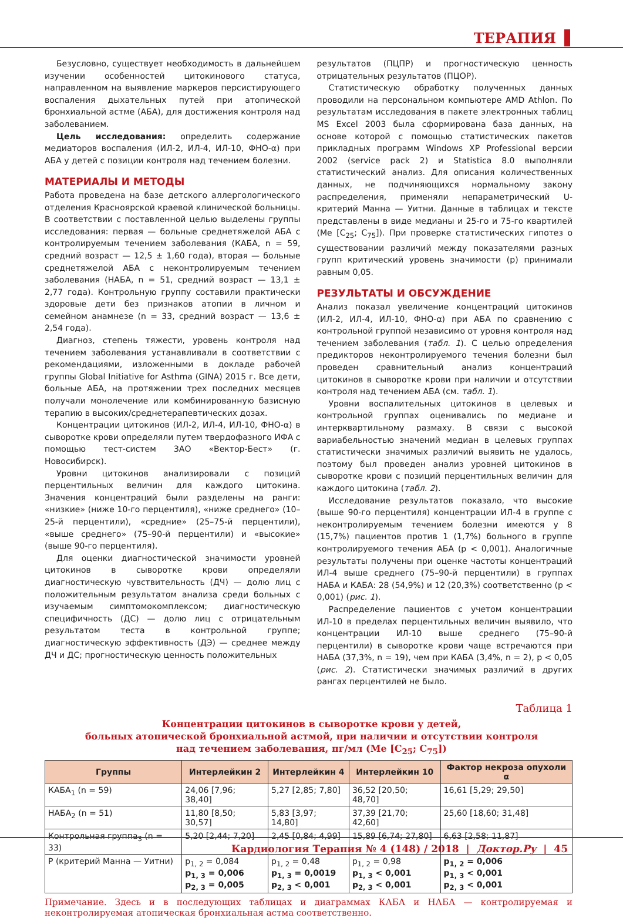ТЕРАПИЯ
Безусловно, существует необходимость в дальнейшем изучении особенностей цитокинового статуса, направленном на выявление маркеров персистирующего воспаления дыхательных путей при атопической бронхиальной астме (АБА), для достижения контроля над заболеванием.
Цель исследования: определить содержание медиаторов воспаления (ИЛ-2, ИЛ-4, ИЛ-10, ФНО-α) при АБА у детей с позиции контроля над течением болезни.
МАТЕРИАЛЫ И МЕТОДЫ
Работа проведена на базе детского аллергологического отделения Красноярской краевой клинической больницы. В соответствии с поставленной целью выделены группы исследования: первая — больные среднетяжелой АБА с контролируемым течением заболевания (КАБА, n = 59, средний возраст — 12,5 ± 1,60 года), вторая — больные среднетяжелой АБА с неконтролируемым течением заболевания (НАБА, n = 51, средний возраст — 13,1 ± 2,77 года). Контрольную группу составили практически здоровые дети без признаков атопии в личном и семейном анамнезе (n = 33, средний возраст — 13,6 ± 2,54 года).
Диагноз, степень тяжести, уровень контроля над течением заболевания устанавливали в соответствии с рекомендациями, изложенными в докладе рабочей группы Global Initiative for Asthma (GINA) 2015 г. Все дети, больные АБА, на протяжении трех последних месяцев получали монолечение или комбинированную базисную терапию в высоких/среднетерапевтических дозах.
Концентрации цитокинов (ИЛ-2, ИЛ-4, ИЛ-10, ФНО-α) в сыворотке крови определяли путем твердофазного ИФА с помощью тест-систем ЗАО «Вектор-Бест» (г. Новосибирск).
Уровни цитокинов анализировали с позиций перцентильных величин для каждого цитокина. Значения концентраций были разделены на ранги: «низкие» (ниже 10-го перцентиля), «ниже среднего» (10–25-й перцентили), «средние» (25–75-й перцентили), «выше среднего» (75–90-й перцентили) и «высокие» (выше 90-го перцентиля).
Для оценки диагностической значимости уровней цитокинов в сыворотке крови определяли диагностическую чувствительность (ДЧ) — долю лиц с положительным результатом анализа среди больных с изучаемым симптомокомплексом; диагностическую специфичность (ДС) — долю лиц с отрицательным результатом теста в контрольной группе; диагностическую эффективность (ДЭ) — среднее между ДЧ и ДС; прогностическую ценность положительных
результатов (ПЦПР) и прогностическую ценность отрицательных результатов (ПЦОР).
Статистическую обработку полученных данных проводили на персональном компьютере AMD Athlon. По результатам исследования в пакете электронных таблиц MS Excel 2003 была сформирована база данных, на основе которой с помощью статистических пакетов прикладных программ Windows XP Professional версии 2002 (service pack 2) и Statistica 8.0 выполняли статистический анализ. Для описания количественных данных, не подчиняющихся нормальному закону распределения, применяли непараметрический U-критерий Манна — Уитни. Данные в таблицах и тексте представлены в виде медианы и 25-го и 75-го квартилей (Me [C<sub>25</sub>; C<sub>75</sub>]). При проверке статистических гипотез о существовании различий между показателями разных групп критический уровень значимости (p) принимали равным 0,05.
РЕЗУЛЬТАТЫ И ОБСУЖДЕНИЕ
Анализ показал увеличение концентраций цитокинов (ИЛ-2, ИЛ-4, ИЛ-10, ФНО-α) при АБА по сравнению с контрольной группой независимо от уровня контроля над течением заболевания (табл. 1). С целью определения предикторов неконтролируемого течения болезни был проведен сравнительный анализ концентраций цитокинов в сыворотке крови при наличии и отсутствии контроля над течением АБА (см. табл. 1).
Уровни воспалительных цитокинов в целевых и контрольной группах оценивались по медиане и интерквартильному размаху. В связи с высокой вариабельностью значений медиан в целевых группах статистически значимых различий выявить не удалось, поэтому был проведен анализ уровней цитокинов в сыворотке крови с позиций перцентильных величин для каждого цитокина (табл. 2).
Исследование результатов показало, что высокие (выше 90-го перцентиля) концентрации ИЛ-4 в группе с неконтролируемым течением болезни имеются у 8 (15,7%) пациентов против 1 (1,7%) больного в группе контролируемого течения АБА (p < 0,001). Аналогичные результаты получены при оценке частоты концентраций ИЛ-4 выше среднего (75–90-й перцентили) в группах НАБА и КАБА: 28 (54,9%) и 12 (20,3%) соответственно (p < 0,001) (рис. 1).
Распределение пациентов с учетом концентрации ИЛ-10 в пределах перцентильных величин выявило, что концентрации ИЛ-10 выше среднего (75–90-й перцентили) в сыворотке крови чаще встречаются при НАБА (37,3%, n = 19), чем при КАБА (3,4%, n = 2), p < 0,05 (рис. 2). Статистически значимых различий в других рангах перцентилей не было.
Таблица 1
Концентрации цитокинов в сыворотке крови у детей,
больных атопической бронхиальной астмой, при наличии и отсутствии контроля
над течением заболевания, пг/мл (Me [C<sub>25</sub>; C<sub>75</sub>])
| Группы | Интерлейкин 2 | Интерлейкин 4 | Интерлейкин 10 | Фактор некроза опухоли α |
| --- | --- | --- | --- | --- |
| КАБА<sub>1</sub> (n = 59) | 24,06 [7,96; 38,40] | 5,27 [2,85; 7,80] | 36,52 [20,50; 48,70] | 16,61 [5,29; 29,50] |
| НАБА<sub>2</sub> (n = 51) | 11,80 [8,50; 30,57] | 5,83 [3,97; 14,80] | 37,39 [21,70; 42,60] | 25,60 [18,60; 31,48] |
| Контрольная группа<sub>3</sub> (n = 33) | 5,20 [2,44; 7,20] | 2,45 [0,84; 4,99] | 15,89 [6,74; 27,80] | 6,63 [2,58; 11,87] |
| P (критерий Манна — Уитни) | p<sub>1, 2</sub> = 0,084 p<sub>1, 3</sub> = 0,006 p<sub>2, 3</sub> = 0,005 | p<sub>1, 2</sub> = 0,48 p<sub>1, 3</sub> = 0,0019 p<sub>2, 3</sub> < 0,001 | p<sub>1, 2</sub> = 0,98 p<sub>1, 3</sub> < 0,001 p<sub>2, 3</sub> < 0,001 | p<sub>1, 2</sub> = 0,006 p<sub>1, 3</sub> < 0,001 p<sub>2, 3</sub> < 0,001 |
Примечание. Здесь и в последующих таблицах и диаграммах КАБА и НАБА — контролируемая и неконтролируемая атопическая бронхиальная астма соответственно.
Кардиология Терапия № 4 (148) / 2018 | Доктор.Ру | 45